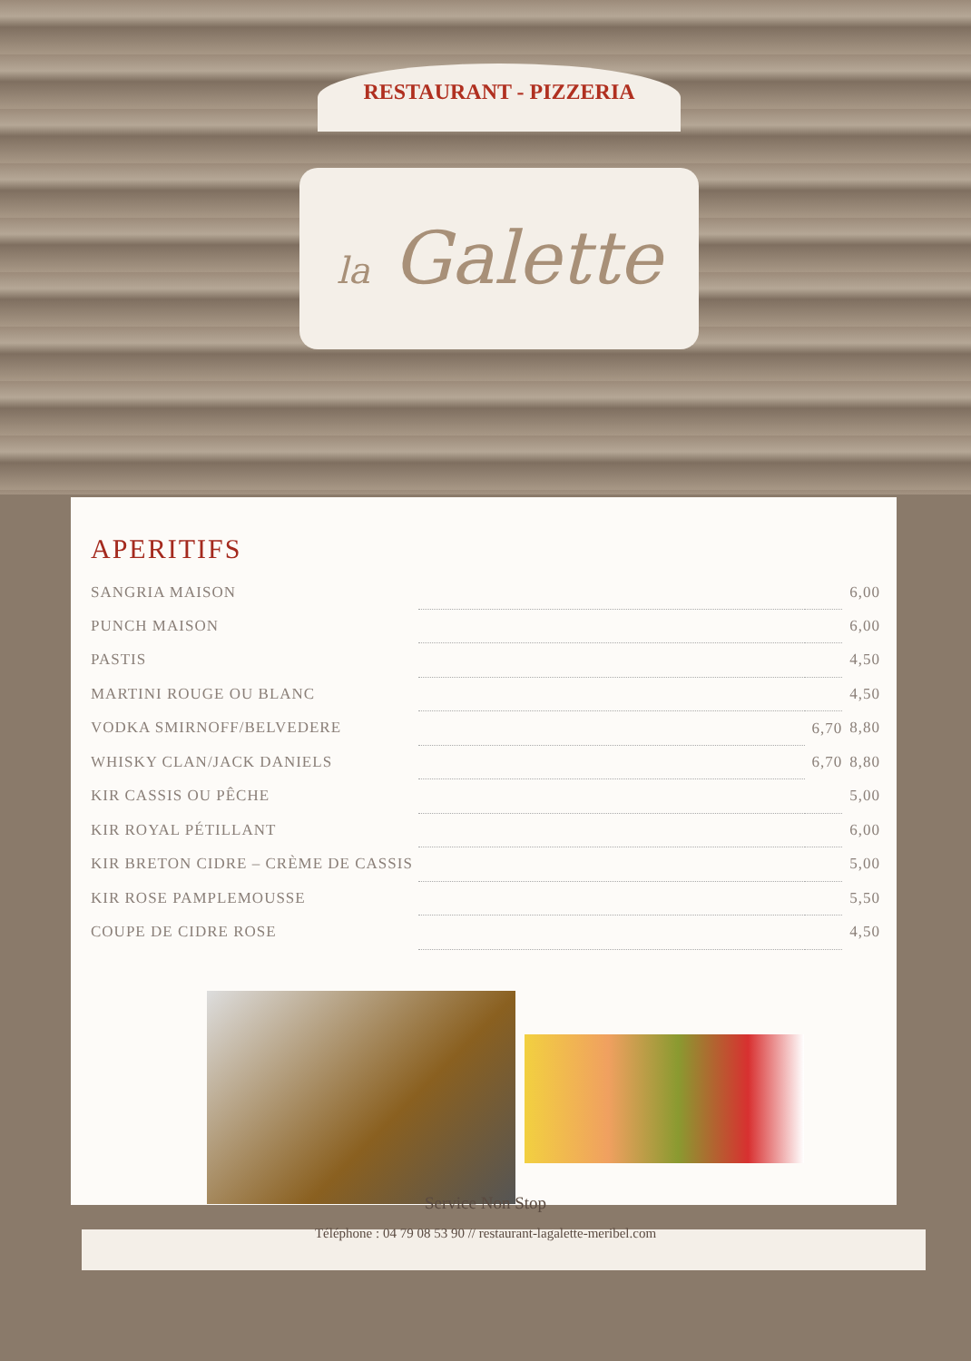RESTAURANT - PIZZERIA
la Galette
APERITIFS
| SANGRIA MAISON | | | | 6,00 |
| PUNCH MAISON | | | | 6,00 |
| PASTIS | | | | 4,50 |
| MARTINI ROUGE OU BLANC | | | | 4,50 |
| VODKA SMIRNOFF/BELVEDERE | | 6,70 | | 8,80 |
| WHISKY CLAN/JACK DANIELS | | 6,70 | | 8,80 |
| KIR CASSIS OU PÊCHE | | | | 5,00 |
| KIR ROYAL PÉTILLANT | | | | 6,00 |
| KIR BRETON CIDRE – CRÈME DE CASSIS | | | | 5,00 |
| KIR ROSE PAMPLEMOUSSE | | | | 5,50 |
| COUPE DE CIDRE ROSE | | | | 4,50 |
Service Non Stop
Téléphone : 04 79 08 53 90 // restaurant-lagalette-meribel.com